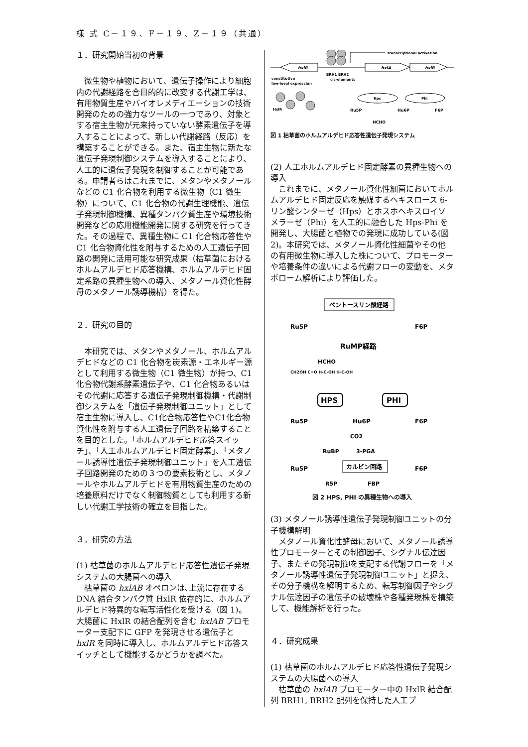様 式 C－１９、F－１９、Z－１９（共通）
１．研究開始当初の背景
　微生物や植物において、遺伝子操作により細胞内の代謝経路を合目的的に改変する代謝工学は、有用物質生産やバイオレメディエーションの技術開発のための強力なツールの一つであり、対象とする宿主生物が元来持っていない酵素遺伝子を導入することによって、新しい代謝経路（反応）を構築することができる。また、宿主生物に新たな遺伝子発現制御システムを導入することにより、人工的に遺伝子発現を制御することが可能である。申請者らはこれまでに、メタンやメタノールなどの C1 化合物を利用する微生物（C1 微生物）について、C1 化合物の代謝生理機能、遺伝子発現制御機構、異種タンパク質生産や環境技術開発などの応用機能開発に関する研究を行ってきた。その過程で、異種生物に C1 化合物応答性や C1 化合物資化性を附与するための人工遺伝子回路の開発に活用可能な研究成果（枯草菌におけるホルムアルデヒド応答機構、ホルムアルデヒド固定系路の異種生物への導入、メタノール資化性酵母のメタノール誘導機構）を得た。
２．研究の目的
　本研究では、メタンやメタノール、ホルムアルデヒドなどの C1 化合物を炭素源・エネルギー源として利用する微生物（C1 微生物）が持つ、C1 化合物代謝系酵素遺伝子や、C1 化合物あるいはその代謝に応答する遺伝子発現制御機構・代謝制御システムを「遺伝子発現制御ユニット」として宿主生物に導入し、C1化合物応答性やC1化合物資化性を附与する人工遺伝子回路を構築することを目的とした。「ホルムアルデヒド応答スイッチ」、「人工ホルムアルデヒド固定酵素」、「メタノール誘導性遺伝子発現制御ユニット」を人工遺伝子回路開発のための３つの要素技術とし、メタノールやホルムアルデヒドを有用物質生産のための培養原料だけでなく制御物質としても利用する新しい代謝工学技術の確立を目指した。
３．研究の方法
(1) 枯草菌のホルムアルデヒド応答性遺伝子発現システムの大腸菌への導入
　枯草菌の hxlAB オペロンは､上流に存在する DNA 結合タンパク質 HxlR 依存的に、ホルムアルデヒド特異的な転写活性化を受ける（図 1)。大腸菌に HxlR の結合配列を含む hxlAB プロモーター支配下に GFP を発現させる遺伝子と hxlR を同時に導入し、ホルムアルデヒド応答スイッチとして機能するかどうかを調べた。
transcriptional activation
hxlR
hxlA
hxlB
BRH1 BRH2
cis-elements
constitutive
low-level expression
HxlR
Hps
Phi
Ru5P
Hu6P
F6P
HCHO
図 1 枯草菌のホルムアルデヒド応答性遺伝子発現システム
(2) 人工ホルムアルデヒド固定酵素の異種生物への導入
　これまでに、メタノール資化性細菌においてホルムアルデヒド固定反応を触媒するヘキスロース 6-リン酸シンターゼ（Hps）とホスホヘキスロイソメラーゼ（Phi）を人工的に融合した Hps-Phi を開発し、大腸菌と植物での発現に成功している(図 2)。本研究では、メタノール資化性細菌やその他の有用微生物に導入した株について、プロモーターや培養条件の違いによる代謝フローの変動を、メタボローム解析により評価した。
ペントースリン酸経路
Ru5P
F6P
RuMP経路
HCHO
CH2OH C=O H-C-OH H-C-OH
HPS
PHI
Ru5P
Hu6P
F6P
CO2
RuBP
3-PGA
カルビン回路
Ru5P
F6P
R5P
FBP
図 2 HPS, PHI の異種生物への導入
(3) メタノール誘導性遺伝子発現制御ユニットの分子機構解明
　メタノール資化性酵母において、メタノール誘導性プロモーターとその制御因子、シグナル伝達因子、またその発現制御を支配する代謝フローを「メタノール誘導性遺伝子発現制御ユニット」と捉え、その分子機構を解明するため、転写制御因子やシグナル伝達因子の遺伝子の破壊株や各種発現株を構築して、機能解析を行った。
４．研究成果
(1) 枯草菌のホルムアルデヒド応答性遺伝子発現システムの大腸菌への導入
　枯草菌の hxlAB プロモーター中の HxlR 結合配列 BRH1, BRH2 配列を保持した人工プ